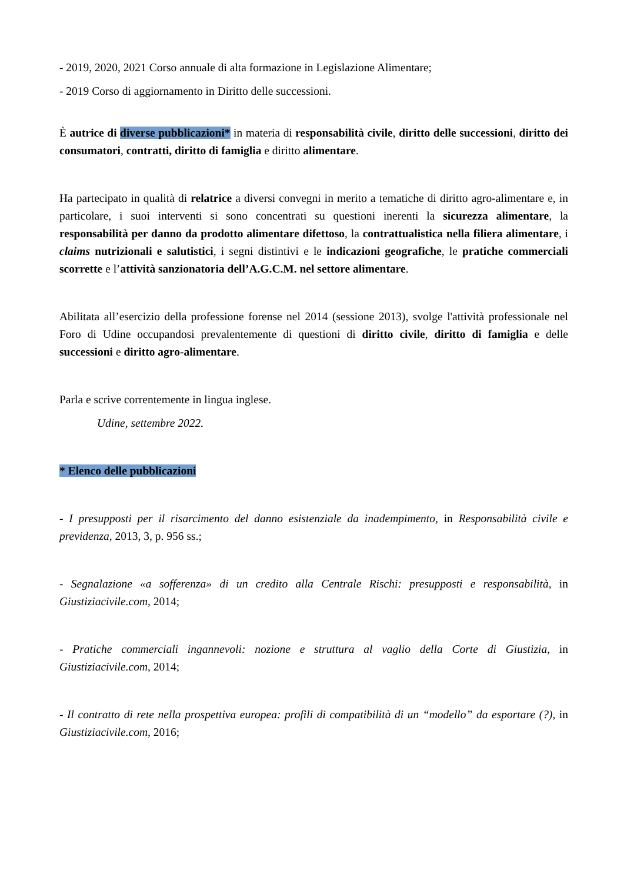- 2019, 2020, 2021 Corso annuale di alta formazione in Legislazione Alimentare;
- 2019 Corso di aggiornamento in Diritto delle successioni.
È autrice di diverse pubblicazioni* in materia di responsabilità civile, diritto delle successioni, diritto dei consumatori, contratti, diritto di famiglia e diritto alimentare.
Ha partecipato in qualità di relatrice a diversi convegni in merito a tematiche di diritto agro-alimentare e, in particolare, i suoi interventi si sono concentrati su questioni inerenti la sicurezza alimentare, la responsabilità per danno da prodotto alimentare difettoso, la contrattualistica nella filiera alimentare, i claims nutrizionali e salutistici, i segni distintivi e le indicazioni geografiche, le pratiche commerciali scorrette e l’attività sanzionatoria dell’A.G.C.M. nel settore alimentare.
Abilitata all’esercizio della professione forense nel 2014 (sessione 2013), svolge l'attività professionale nel Foro di Udine occupandosi prevalentemente di questioni di diritto civile, diritto di famiglia e delle successioni e diritto agro-alimentare.
Parla e scrive correntemente in lingua inglese.
Udine, settembre 2022.
* Elenco delle pubblicazioni
- I presupposti per il risarcimento del danno esistenziale da inadempimento, in Responsabilità civile e previdenza, 2013, 3, p. 956 ss.;
- Segnalazione «a sofferenza» di un credito alla Centrale Rischi: presupposti e responsabilità, in Giustiziacivile.com, 2014;
- Pratiche commerciali ingannevoli: nozione e struttura al vaglio della Corte di Giustizia, in Giustiziacivile.com, 2014;
- Il contratto di rete nella prospettiva europea: profili di compatibilità di un “modello” da esportare (?), in Giustiziacivile.com, 2016;